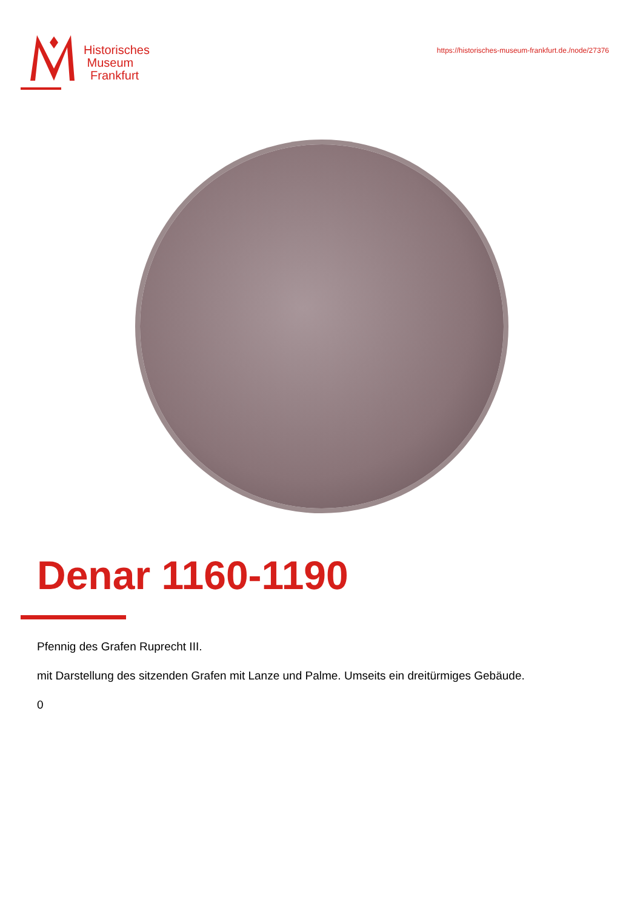Historisches
Museum
Frankfurt
https://historisches-museum-frankfurt.de./node/27376
Denar 1160-1190
Pfennig des Grafen Ruprecht III.
mit Darstellung des sitzenden Grafen mit Lanze und Palme. Umseits ein dreitürmiges Gebäude.
0